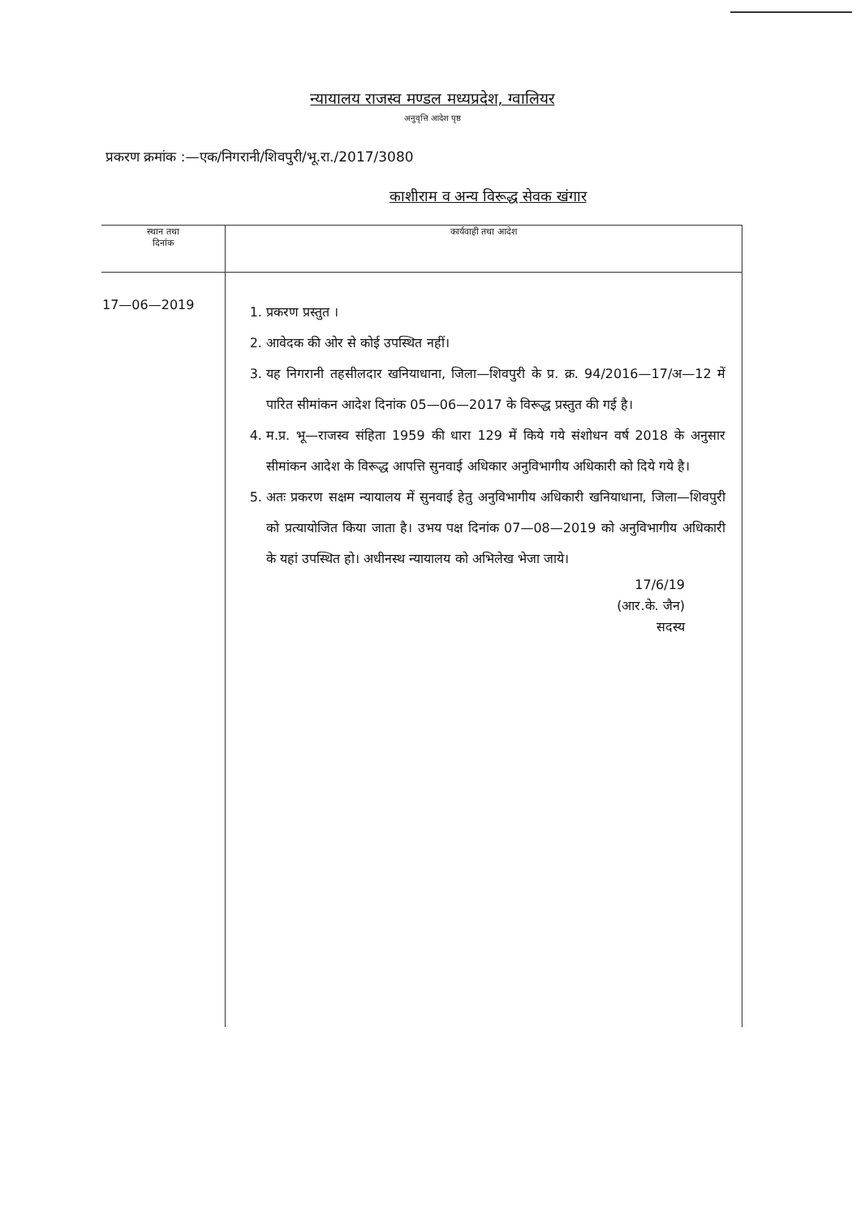न्यायालय राजस्व मण्डल मध्यप्रदेश, ग्वालियर
अनुवृत्ति आदेश पृष्ठ
प्रकरण क्रमांक :—एक/निगरानी/शिवपुरी/भू.रा./2017/3080
काशीराम व अन्य विरूद्ध सेवक खंगार
| स्थान तथा दिनांक | कार्यवाही तथा आदेश |
| --- | --- |
| 17—06—2019 | 1. प्रकरण प्रस्तुत । 2. आवेदक की ओर से कोई उपस्थित नहीं। 3. यह निगरानी तहसीलदार खनियाधाना, जिला—शिवपुरी के प्र. क्र. 94/2016—17/अ—12 में पारित सीमांकन आदेश दिनांक 05—06—2017 के विरूद्ध प्रस्तुत की गई है। 4. म.प्र. भू—राजस्व संहिता 1959 की धारा 129 में किये गये संशोधन वर्ष 2018 के अनुसार सीमांकन आदेश के विरूद्ध आपत्ति सुनवाई अधिकार अनुविभागीय अधिकारी को दिये गये है। 5. अतः प्रकरण सक्षम न्यायालय में सुनवाई हेतु अनुविभागीय अधिकारी खनियाधाना, जिला—शिवपुरी को प्रत्यायोजित किया जाता है। उभय पक्ष दिनांक 07—08—2019 को अनुविभागीय अधिकारी के यहां उपस्थित हो। अधीनस्थ न्यायालय को अभिलेख भेजा जाये। 17/6/19 (आर.के. जैन) सदस्य |